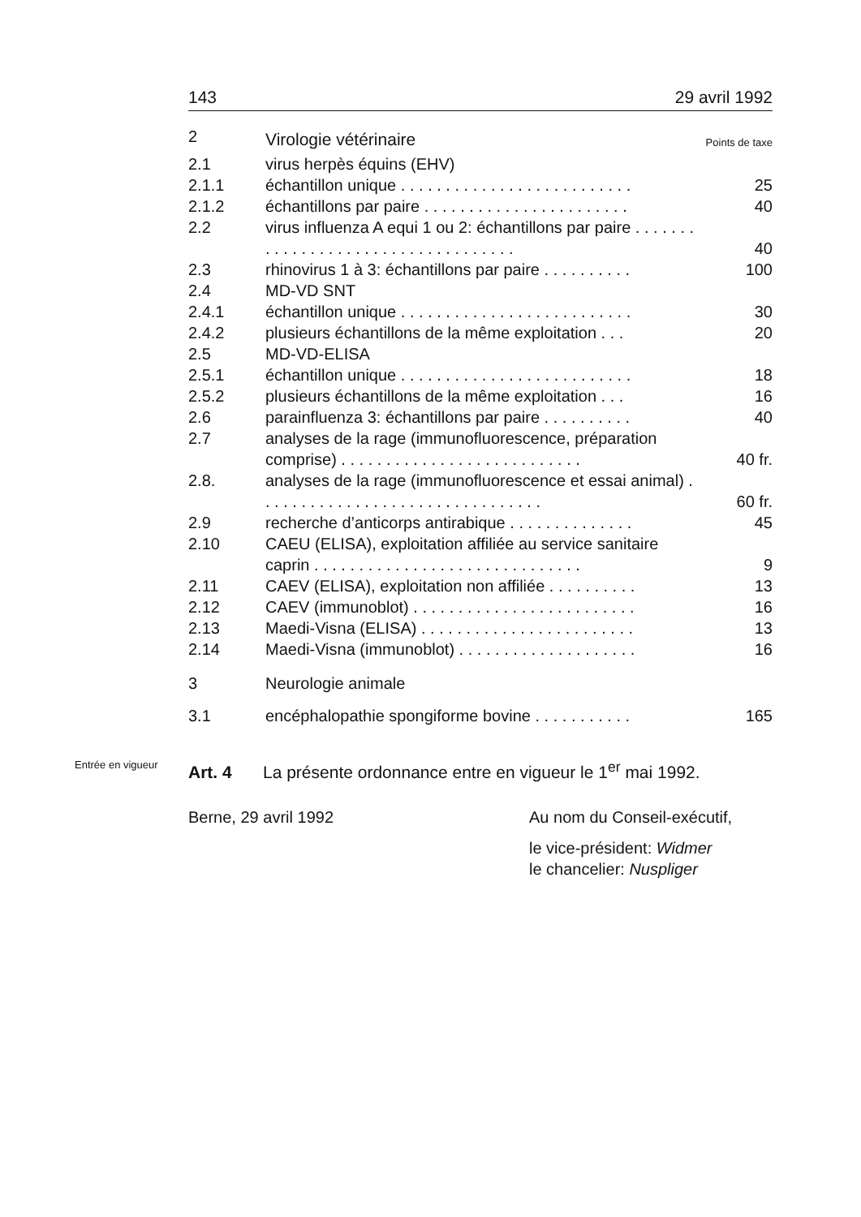143 29 avril 1992
| 2 | Virologie vétérinaire | Points de taxe |
| 2.1 | virus herpès équins (EHV) | |
| 2.1.1 | échantillon unique . . . . . . . . . . . . . . . . . . . . . . . . . . | 25 |
| 2.1.2 | échantillons par paire . . . . . . . . . . . . . . . . . . . . . . . | 40 |
| 2.2 | virus influenza A equi 1 ou 2: échantillons par paire . . . . . . . . . . . . . . . . . . . . . . . . . . . . . . . . . . . | 40 |
| 2.3 | rhinovirus 1 à 3: échantillons par paire . . . . . . . . . . | 100 |
| 2.4 | MD-VD SNT | |
| 2.4.1 | échantillon unique . . . . . . . . . . . . . . . . . . . . . . . . . . | 30 |
| 2.4.2 | plusieurs échantillons de la même exploitation . . . | 20 |
| 2.5 | MD-VD-ELISA | |
| 2.5.1 | échantillon unique . . . . . . . . . . . . . . . . . . . . . . . . . . | 18 |
| 2.5.2 | plusieurs échantillons de la même exploitation . . . | 16 |
| 2.6 | parainfluenza 3: échantillons par paire . . . . . . . . . . | 40 |
| 2.7 | analyses de la rage (immunofluorescence, prépa­ration comprise) . . . . . . . . . . . . . . . . . . . . . . . . . . . | 40 fr. |
| 2.8. | analyses de la rage (immunofluorescence et essai animal) . . . . . . . . . . . . . . . . . . . . . . . . . . . . . . . . | 60 fr. |
| 2.9 | recherche d’anticorps antirabique . . . . . . . . . . . . . . | 45 |
| 2.10 | CAEU (ELISA), exploitation affiliée au service sani­taire caprin . . . . . . . . . . . . . . . . . . . . . . . . . . . . . . | 9 |
| 2.11 | CAEV (ELISA), exploitation non affiliée . . . . . . . . . . | 13 |
| 2.12 | CAEV (immunoblot) . . . . . . . . . . . . . . . . . . . . . . . . . | 16 |
| 2.13 | Maedi-Visna (ELISA) . . . . . . . . . . . . . . . . . . . . . . . . | 13 |
| 2.14 | Maedi-Visna (immunoblot) . . . . . . . . . . . . . . . . . . . . | 16 |
| 3 | Neurologie animale | |
| 3.1 | encéphalopathie spongiforme bovine . . . . . . . . . . . | 165 |
Entrée en vigueur Art. 4 La présente ordonnance entre en vigueur le 1<sup>er</sup> mai 1992.
Berne, 29 avril 1992 Au nom du Conseil-exécutif,
le vice-président: Widmer
le chancelier: Nuspliger